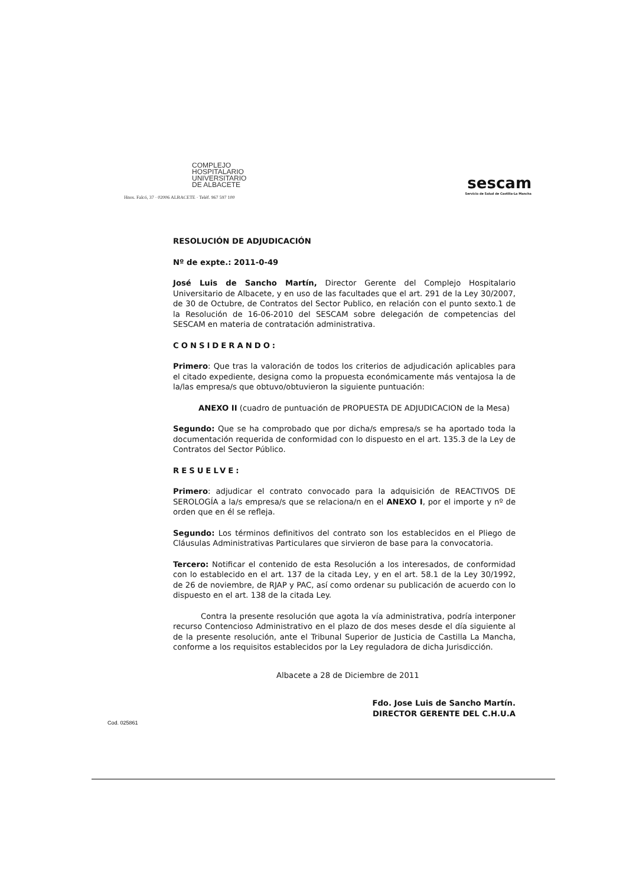COMPLEJO
HOSPITALARIO
UNIVERSITARIO
DE ALBACETE
Hnos. Falcó, 37 · 02006 ALBACETE · Teléf. 967 597 100
sescam
Servicio de Salud de Castilla-La Mancha
RESOLUCIÓN DE ADJUDICACIÓN
Nº de expte.: 2011-0-49
José Luis de Sancho Martín, Director Gerente del Complejo Hospitalario Universitario de Albacete, y en uso de las facultades que el art. 291 de la Ley 30/2007, de 30 de Octubre, de Contratos del Sector Publico, en relación con el punto sexto.1 de la Resolución de 16-06-2010 del SESCAM sobre delegación de competencias del SESCAM en materia de contratación administrativa.
CONSIDERANDO:
Primero: Que tras la valoración de todos los criterios de adjudicación aplicables para el citado expediente, designa como la propuesta económicamente más ventajosa la de la/las empresa/s que obtuvo/obtuvieron la siguiente puntuación:
ANEXO II (cuadro de puntuación de PROPUESTA DE ADJUDICACION de la Mesa)
Segundo: Que se ha comprobado que por dicha/s empresa/s se ha aportado toda la documentación requerida de conformidad con lo dispuesto en el art. 135.3 de la Ley de Contratos del Sector Público.
RESUELVE:
Primero: adjudicar el contrato convocado para la adquisición de REACTIVOS DE SEROLOGÍA a la/s empresa/s que se relaciona/n en el ANEXO I, por el importe y nº de orden que en él se refleja.
Segundo: Los términos definitivos del contrato son los establecidos en el Pliego de Cláusulas Administrativas Particulares que sirvieron de base para la convocatoria.
Tercero: Notificar el contenido de esta Resolución a los interesados, de conformidad con lo establecido en el art. 137 de la citada Ley, y en el art. 58.1 de la Ley 30/1992, de 26 de noviembre, de RJAP y PAC, así como ordenar su publicación de acuerdo con lo dispuesto en el art. 138 de la citada Ley.
Contra la presente resolución que agota la vía administrativa, podría interponer recurso Contencioso Administrativo en el plazo de dos meses desde el día siguiente al de la presente resolución, ante el Tribunal Superior de Justicia de Castilla La Mancha, conforme a los requisitos establecidos por la Ley reguladora de dicha Jurisdicción.
Albacete a 28 de Diciembre de 2011
Fdo. Jose Luis de Sancho Martín.
DIRECTOR GERENTE DEL C.H.U.A
Cod. 025861